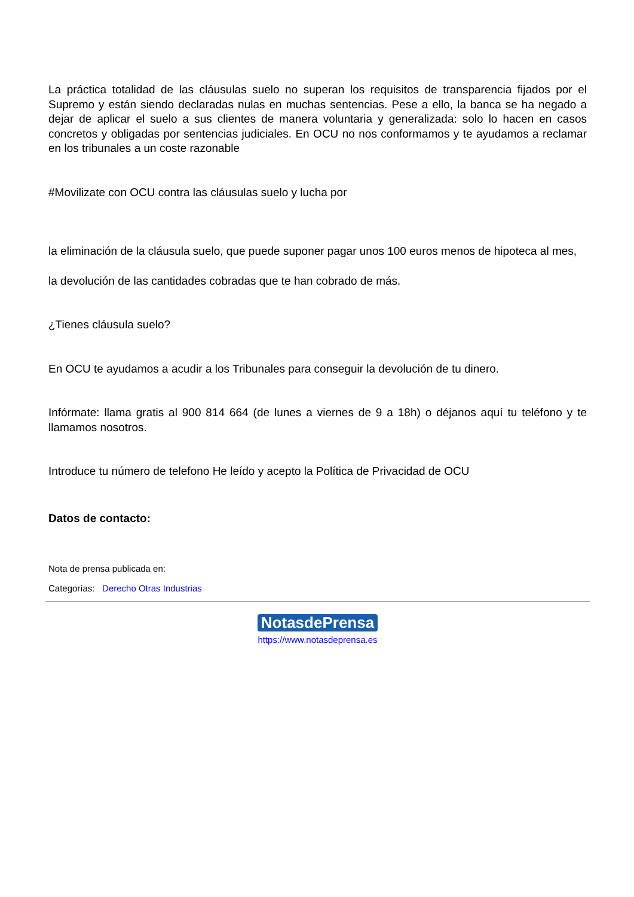La práctica totalidad de las cláusulas suelo no superan los requisitos de transparencia fijados por el Supremo y están siendo declaradas nulas en muchas sentencias. Pese a ello, la banca se ha negado a dejar de aplicar el suelo a sus clientes de manera voluntaria y generalizada: solo lo hacen en casos concretos y obligadas por sentencias judiciales. En OCU no nos conformamos y te ayudamos a reclamar en los tribunales a un coste razonable
#Movilizate con OCU contra las cláusulas suelo y lucha por
la eliminación de la cláusula suelo, que puede suponer pagar unos 100 euros menos de hipoteca al mes,
la devolución de las cantidades cobradas que te han cobrado de más.
¿Tienes cláusula suelo?
En OCU te ayudamos a acudir a los Tribunales para conseguir la devolución de tu dinero.
Infórmate: llama gratis al 900 814 664 (de lunes a viernes de 9 a 18h) o déjanos aquí tu teléfono y te llamamos nosotros.
Introduce tu número de telefono He leído y acepto la Política de Privacidad de OCU
Datos de contacto:
Nota de prensa publicada en:
Categorías: Derecho Otras Industrias
NotasdePrensa
https://www.notasdeprensa.es